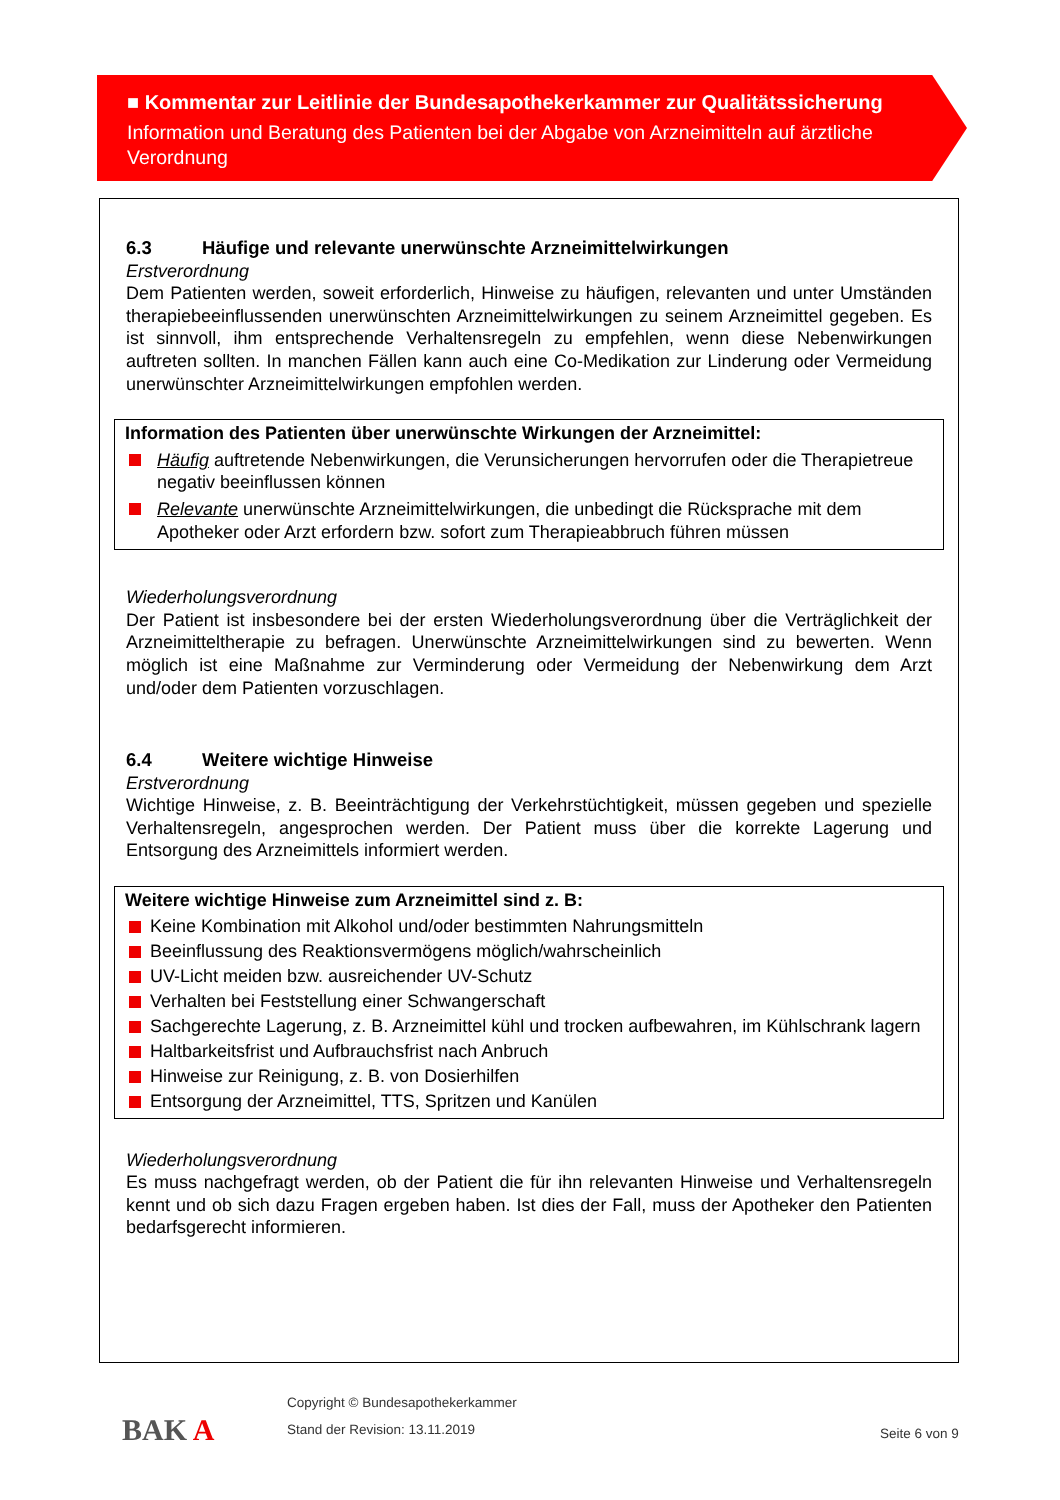■ Kommentar zur Leitlinie der Bundesapothekerkammer zur Qualitätssicherung
Information und Beratung des Patienten bei der Abgabe von Arzneimitteln auf ärztliche Verordnung
6.3 Häufige und relevante unerwünschte Arzneimittelwirkungen
Erstverordnung
Dem Patienten werden, soweit erforderlich, Hinweise zu häufigen, relevanten und unter Umständen therapiebeeinflussenden unerwünschten Arzneimittelwirkungen zu seinem Arzneimittel gegeben. Es ist sinnvoll, ihm entsprechende Verhaltensregeln zu empfehlen, wenn diese Nebenwirkungen auftreten sollten. In manchen Fällen kann auch eine Co-Medikation zur Linderung oder Vermeidung unerwünschter Arzneimittelwirkungen empfohlen werden.
Information des Patienten über unerwünschte Wirkungen der Arzneimittel:
Häufig auftretende Nebenwirkungen, die Verunsicherungen hervorrufen oder die Therapietreue negativ beeinflussen können
Relevante unerwünschte Arzneimittelwirkungen, die unbedingt die Rücksprache mit dem Apotheker oder Arzt erfordern bzw. sofort zum Therapieabbruch führen müssen
Wiederholungsverordnung
Der Patient ist insbesondere bei der ersten Wiederholungsverordnung über die Verträglichkeit der Arzneimitteltherapie zu befragen. Unerwünschte Arzneimittelwirkungen sind zu bewerten. Wenn möglich ist eine Maßnahme zur Verminderung oder Vermeidung der Nebenwirkung dem Arzt und/oder dem Patienten vorzuschlagen.
6.4 Weitere wichtige Hinweise
Erstverordnung
Wichtige Hinweise, z. B. Beeinträchtigung der Verkehrstüchtigkeit, müssen gegeben und spezielle Verhaltensregeln, angesprochen werden. Der Patient muss über die korrekte Lagerung und Entsorgung des Arzneimittels informiert werden.
Weitere wichtige Hinweise zum Arzneimittel sind z. B:
Keine Kombination mit Alkohol und/oder bestimmten Nahrungsmitteln
Beeinflussung des Reaktionsvermögens möglich/wahrscheinlich
UV-Licht meiden bzw. ausreichender UV-Schutz
Verhalten bei Feststellung einer Schwangerschaft
Sachgerechte Lagerung, z. B. Arzneimittel kühl und trocken aufbewahren, im Kühlschrank lagern
Haltbarkeitsfrist und Aufbrauchsfrist nach Anbruch
Hinweise zur Reinigung, z. B. von Dosierhilfen
Entsorgung der Arzneimittel, TTS, Spritzen und Kanülen
Wiederholungsverordnung
Es muss nachgefragt werden, ob der Patient die für ihn relevanten Hinweise und Verhaltensregeln kennt und ob sich dazu Fragen ergeben haben. Ist dies der Fall, muss der Apotheker den Patienten bedarfsgerecht informieren.
BAK A
Copyright © Bundesapothekerkammer
Stand der Revision: 13.11.2019
Seite 6 von 9